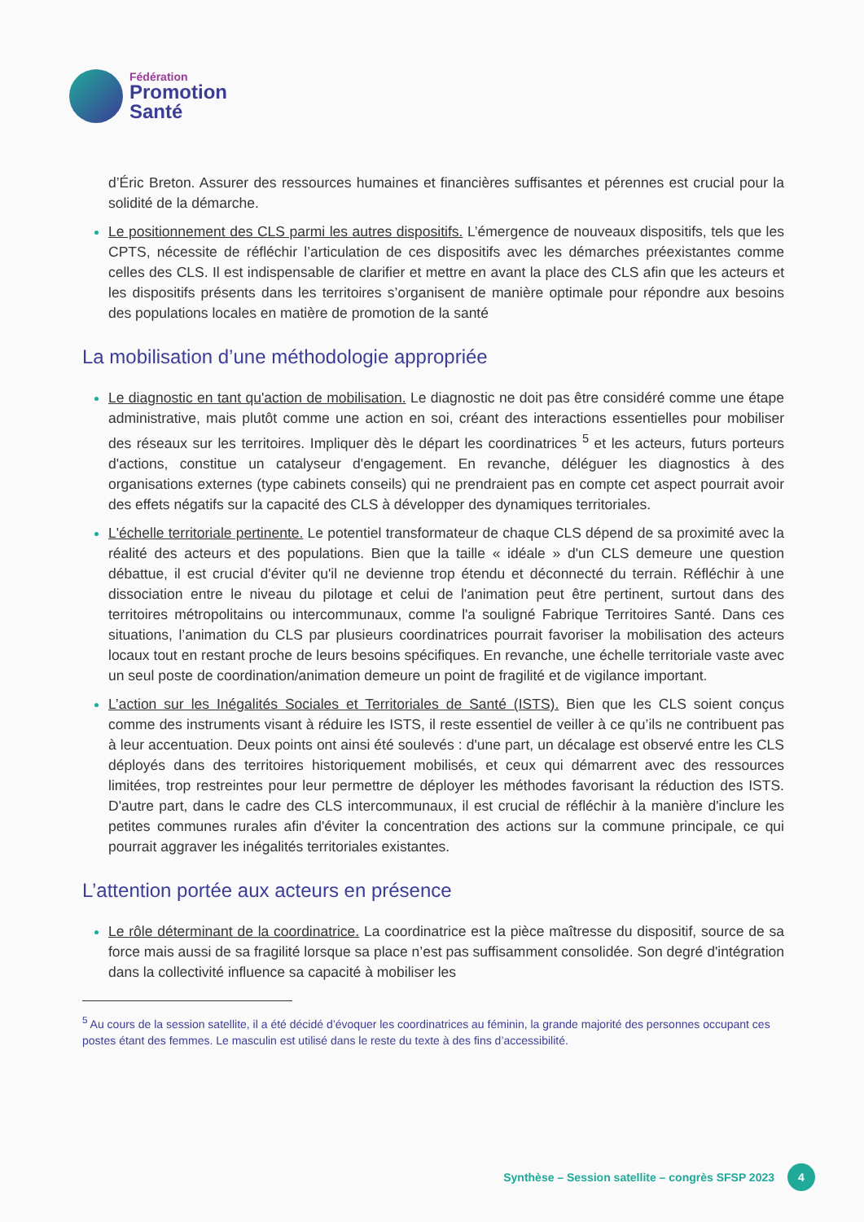Fédération
Promotion
Santé
d’Éric Breton. Assurer des ressources humaines et financières suffisantes et pérennes est crucial pour la solidité de la démarche.
Le positionnement des CLS parmi les autres dispositifs. L’émergence de nouveaux dispositifs, tels que les CPTS, nécessite de réfléchir l’articulation de ces dispositifs avec les démarches préexistantes comme celles des CLS. Il est indispensable de clarifier et mettre en avant la place des CLS afin que les acteurs et les dispositifs présents dans les territoires s’organisent de manière optimale pour répondre aux besoins des populations locales en matière de promotion de la santé
La mobilisation d’une méthodologie appropriée
Le diagnostic en tant qu'action de mobilisation. Le diagnostic ne doit pas être considéré comme une étape administrative, mais plutôt comme une action en soi, créant des interactions essentielles pour mobiliser des réseaux sur les territoires. Impliquer dès le départ les coordinatrices <sup>5</sup> et les acteurs, futurs porteurs d'actions, constitue un catalyseur d'engagement. En revanche, déléguer les diagnostics à des organisations externes (type cabinets conseils) qui ne prendraient pas en compte cet aspect pourrait avoir des effets négatifs sur la capacité des CLS à développer des dynamiques territoriales.
L'échelle territoriale pertinente. Le potentiel transformateur de chaque CLS dépend de sa proximité avec la réalité des acteurs et des populations. Bien que la taille « idéale » d'un CLS demeure une question débattue, il est crucial d'éviter qu'il ne devienne trop étendu et déconnecté du terrain. Réfléchir à une dissociation entre le niveau du pilotage et celui de l'animation peut être pertinent, surtout dans des territoires métropolitains ou intercommunaux, comme l'a souligné Fabrique Territoires Santé. Dans ces situations, l’animation du CLS par plusieurs coordinatrices pourrait favoriser la mobilisation des acteurs locaux tout en restant proche de leurs besoins spécifiques. En revanche, une échelle territoriale vaste avec un seul poste de coordination/animation demeure un point de fragilité et de vigilance important.
L’action sur les Inégalités Sociales et Territoriales de Santé (ISTS). Bien que les CLS soient conçus comme des instruments visant à réduire les ISTS, il reste essentiel de veiller à ce qu’ils ne contribuent pas à leur accentuation. Deux points ont ainsi été soulevés : d'une part, un décalage est observé entre les CLS déployés dans des territoires historiquement mobilisés, et ceux qui démarrent avec des ressources limitées, trop restreintes pour leur permettre de déployer les méthodes favorisant la réduction des ISTS. D'autre part, dans le cadre des CLS intercommunaux, il est crucial de réfléchir à la manière d'inclure les petites communes rurales afin d'éviter la concentration des actions sur la commune principale, ce qui pourrait aggraver les inégalités territoriales existantes.
L’attention portée aux acteurs en présence
Le rôle déterminant de la coordinatrice. La coordinatrice est la pièce maîtresse du dispositif, source de sa force mais aussi de sa fragilité lorsque sa place n’est pas suffisamment consolidée. Son degré d'intégration dans la collectivité influence sa capacité à mobiliser les
<sup>5</sup> Au cours de la session satellite, il a été décidé d’évoquer les coordinatrices au féminin, la grande majorité des personnes occupant ces postes étant des femmes. Le masculin est utilisé dans le reste du texte à des fins d’accessibilité.
Synthèse – Session satellite – congrès SFSP 2023
4